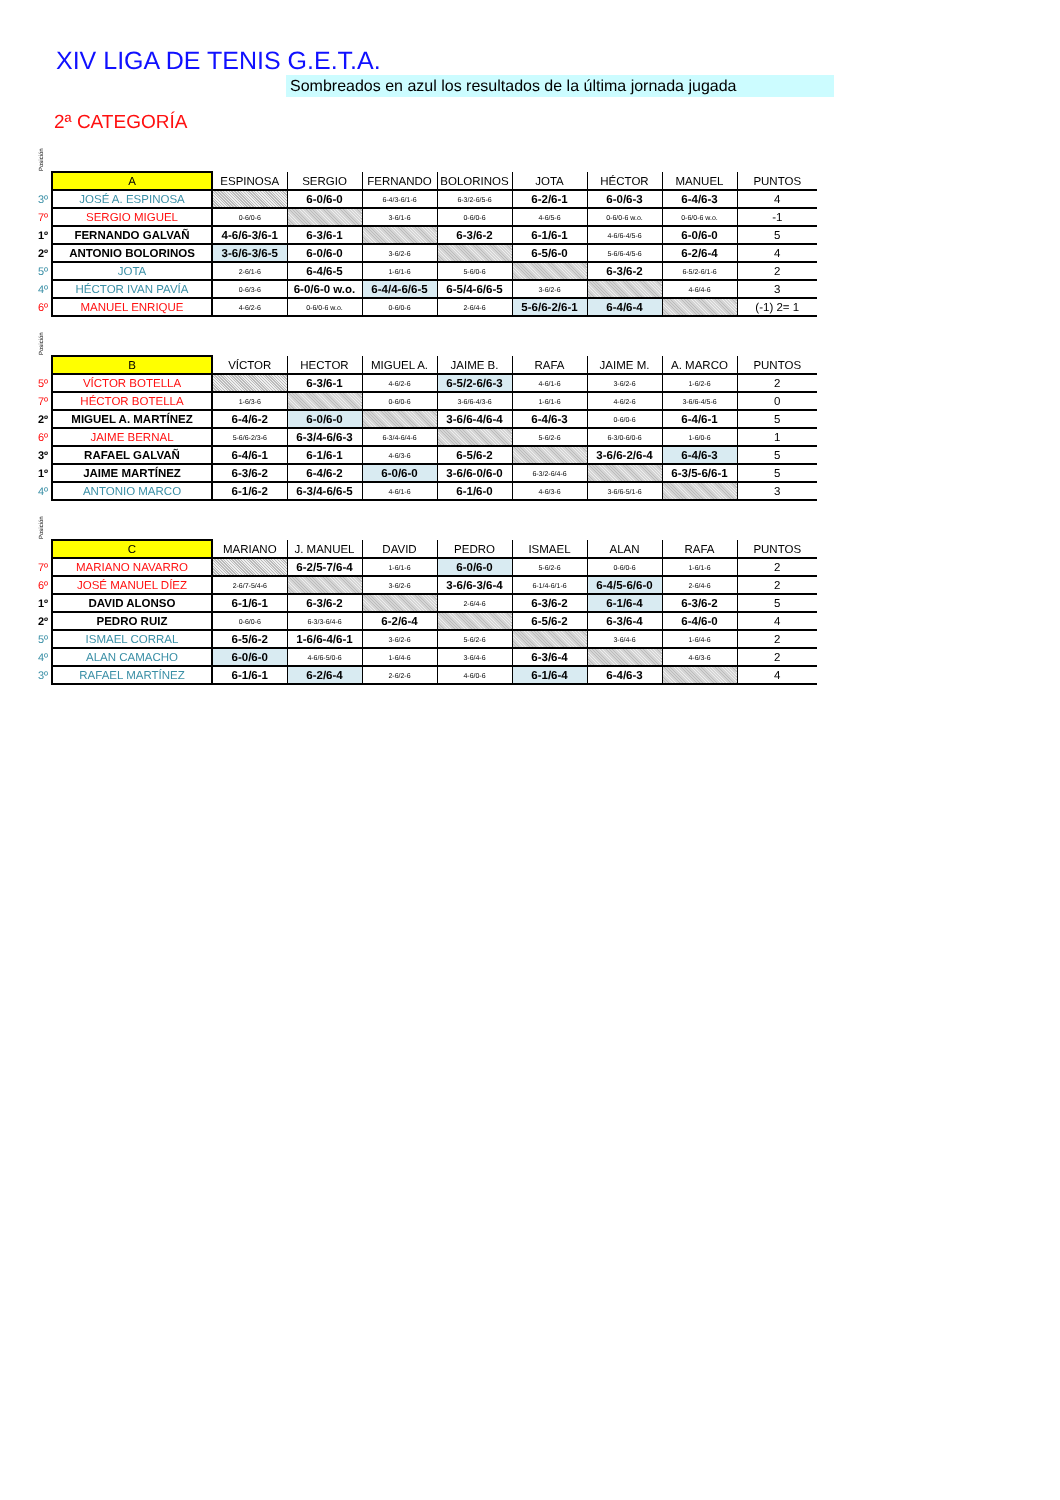XIV LIGA DE TENIS G.E.T.A.
Sombreados en azul los resultados de la última jornada jugada
2ª CATEGORÍA
Posición
| | A | ESPINOSA | SERGIO | FERNANDO | BOLORINOS | JOTA | HÉCTOR | MANUEL | PUNTOS |
| --- | --- | --- | --- | --- | --- | --- | --- | --- | --- |
| 3º | JOSÉ A. ESPINOSA | | 6-0/6-0 | 6-4/3-6/1-6 | 6-3/2-6/5-6 | 6-2/6-1 | 6-0/6-3 | 6-4/6-3 | 4 |
| 7º | SERGIO MIGUEL | 0-6/0-6 | | 3-6/1-6 | 0-6/0-6 | 4-6/5-6 | 0-6/0-6 w.o. | 0-6/0-6 w.o. | -1 |
| 1º | FERNANDO GALVAÑ | 4-6/6-3/6-1 | 6-3/6-1 | | 6-3/6-2 | 6-1/6-1 | 4-6/6-4/5-6 | 6-0/6-0 | 5 |
| 2º | ANTONIO BOLORINOS | 3-6/6-3/6-5 | 6-0/6-0 | 3-6/2-6 | | 6-5/6-0 | 5-6/6-4/5-6 | 6-2/6-4 | 4 |
| 5º | JOTA | 2-6/1-6 | 6-4/6-5 | 1-6/1-6 | 5-6/0-6 | | 6-3/6-2 | 6-5/2-6/1-6 | 2 |
| 4º | HÉCTOR IVAN PAVÍA | 0-6/3-6 | 6-0/6-0 w.o. | 6-4/4-6/6-5 | 6-5/4-6/6-5 | 3-6/2-6 | | 4-6/4-6 | 3 |
| 6º | MANUEL ENRIQUE | 4-6/2-6 | 0-6/0-6 w.o. | 0-6/0-6 | 2-6/4-6 | 5-6/6-2/6-1 | 6-4/6-4 | | (-1) 2= 1 |
Posición
| | B | VÍCTOR | HECTOR | MIGUEL A. | JAIME B. | RAFA | JAIME M. | A. MARCO | PUNTOS |
| --- | --- | --- | --- | --- | --- | --- | --- | --- | --- |
| 5º | VÍCTOR BOTELLA | | 6-3/6-1 | 4-6/2-6 | 6-5/2-6/6-3 | 4-6/1-6 | 3-6/2-6 | 1-6/2-6 | 2 |
| 7º | HÉCTOR BOTELLA | 1-6/3-6 | | 0-6/0-6 | 3-6/6-4/3-6 | 1-6/1-6 | 4-6/2-6 | 3-6/6-4/5-6 | 0 |
| 2º | MIGUEL A. MARTÍNEZ | 6-4/6-2 | 6-0/6-0 | | 3-6/6-4/6-4 | 6-4/6-3 | 0-6/0-6 | 6-4/6-1 | 5 |
| 6º | JAIME BERNAL | 5-6/6-2/3-6 | 6-3/4-6/6-3 | 6-3/4-6/4-6 | | 5-6/2-6 | 6-3/0-6/0-6 | 1-6/0-6 | 1 |
| 3º | RAFAEL GALVAÑ | 6-4/6-1 | 6-1/6-1 | 4-6/3-6 | 6-5/6-2 | | 3-6/6-2/6-4 | 6-4/6-3 | 5 |
| 1º | JAIME MARTÍNEZ | 6-3/6-2 | 6-4/6-2 | 6-0/6-0 | 3-6/6-0/6-0 | 6-3/2-6/4-6 | | 6-3/5-6/6-1 | 5 |
| 4º | ANTONIO MARCO | 6-1/6-2 | 6-3/4-6/6-5 | 4-6/1-6 | 6-1/6-0 | 4-6/3-6 | 3-6/6-5/1-6 | | 3 |
Posición
| | C | MARIANO | J. MANUEL | DAVID | PEDRO | ISMAEL | ALAN | RAFA | PUNTOS |
| --- | --- | --- | --- | --- | --- | --- | --- | --- | --- |
| 7º | MARIANO NAVARRO | | 6-2/5-7/6-4 | 1-6/1-6 | 6-0/6-0 | 5-6/2-6 | 0-6/0-6 | 1-6/1-6 | 2 |
| 6º | JOSÉ MANUEL DÍEZ | 2-6/7-5/4-6 | | 3-6/2-6 | 3-6/6-3/6-4 | 6-1/4-6/1-6 | 6-4/5-6/6-0 | 2-6/4-6 | 2 |
| 1º | DAVID ALONSO | 6-1/6-1 | 6-3/6-2 | | 2-6/4-6 | 6-3/6-2 | 6-1/6-4 | 6-3/6-2 | 5 |
| 2º | PEDRO RUIZ | 0-6/0-6 | 6-3/3-6/4-6 | 6-2/6-4 | | 6-5/6-2 | 6-3/6-4 | 6-4/6-0 | 4 |
| 5º | ISMAEL CORRAL | 6-5/6-2 | 1-6/6-4/6-1 | 3-6/2-6 | 5-6/2-6 | | 3-6/4-6 | 1-6/4-6 | 2 |
| 4º | ALAN CAMACHO | 6-0/6-0 | 4-6/6-5/0-6 | 1-6/4-6 | 3-6/4-6 | 6-3/6-4 | | 4-6/3-6 | 2 |
| 3º | RAFAEL MARTÍNEZ | 6-1/6-1 | 6-2/6-4 | 2-6/2-6 | 4-6/0-6 | 6-1/6-4 | 6-4/6-3 | | 4 |